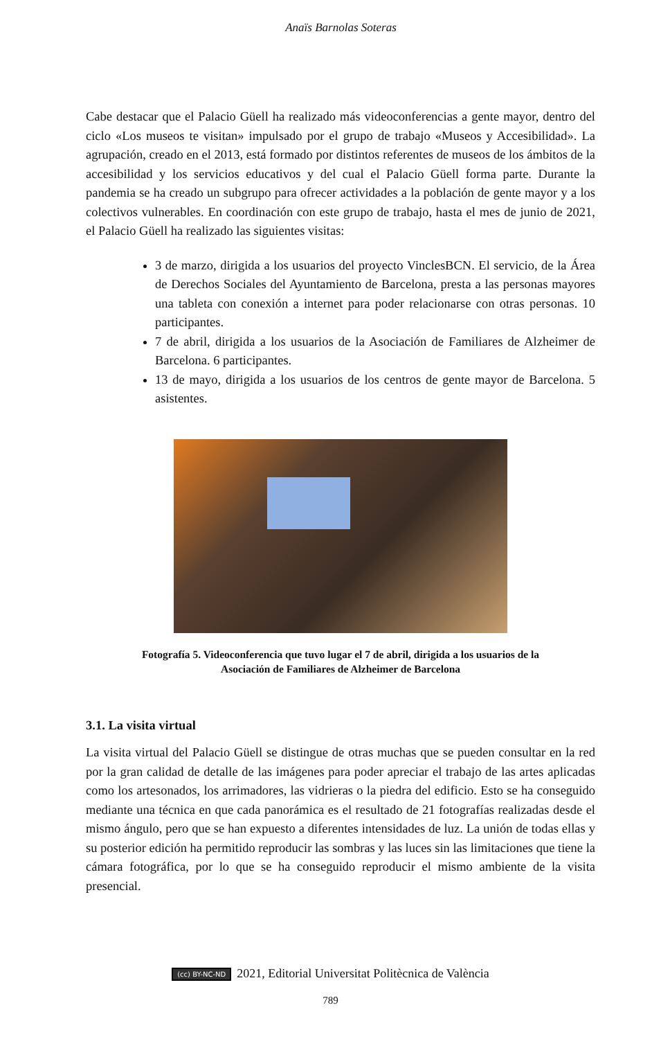Anaïs Barnolas Soteras
Cabe destacar que el Palacio Güell ha realizado más videoconferencias a gente mayor, dentro del ciclo «Los museos te visitan» impulsado por el grupo de trabajo «Museos y Accesibilidad». La agrupación, creado en el 2013, está formado por distintos referentes de museos de los ámbitos de la accesibilidad y los servicios educativos y del cual el Palacio Güell forma parte. Durante la pandemia se ha creado un subgrupo para ofrecer actividades a la población de gente mayor y a los colectivos vulnerables. En coordinación con este grupo de trabajo, hasta el mes de junio de 2021, el Palacio Güell ha realizado las siguientes visitas:
3 de marzo, dirigida a los usuarios del proyecto VinclesBCN. El servicio, de la Área de Derechos Sociales del Ayuntamiento de Barcelona, presta a las personas mayores una tableta con conexión a internet para poder relacionarse con otras personas. 10 participantes.
7 de abril, dirigida a los usuarios de la Asociación de Familiares de Alzheimer de Barcelona. 6 participantes.
13 de mayo, dirigida a los usuarios de los centros de gente mayor de Barcelona. 5 asistentes.
Fotografía 5. Videoconferencia que tuvo lugar el 7 de abril, dirigida a los usuarios de la
Asociación de Familiares de Alzheimer de Barcelona
3.1. La visita virtual
La visita virtual del Palacio Güell se distingue de otras muchas que se pueden consultar en la red por la gran calidad de detalle de las imágenes para poder apreciar el trabajo de las artes aplicadas como los artesonados, los arrimadores, las vidrieras o la piedra del edificio. Esto se ha conseguido mediante una técnica en que cada panorámica es el resultado de 21 fotografías realizadas desde el mismo ángulo, pero que se han expuesto a diferentes intensidades de luz. La unión de todas ellas y su posterior edición ha permitido reproducir las sombras y las luces sin las limitaciones que tiene la cámara fotográfica, por lo que se ha conseguido reproducir el mismo ambiente de la visita presencial.
(cc) BY-NC-ND 2021, Editorial Universitat Politècnica de València
789